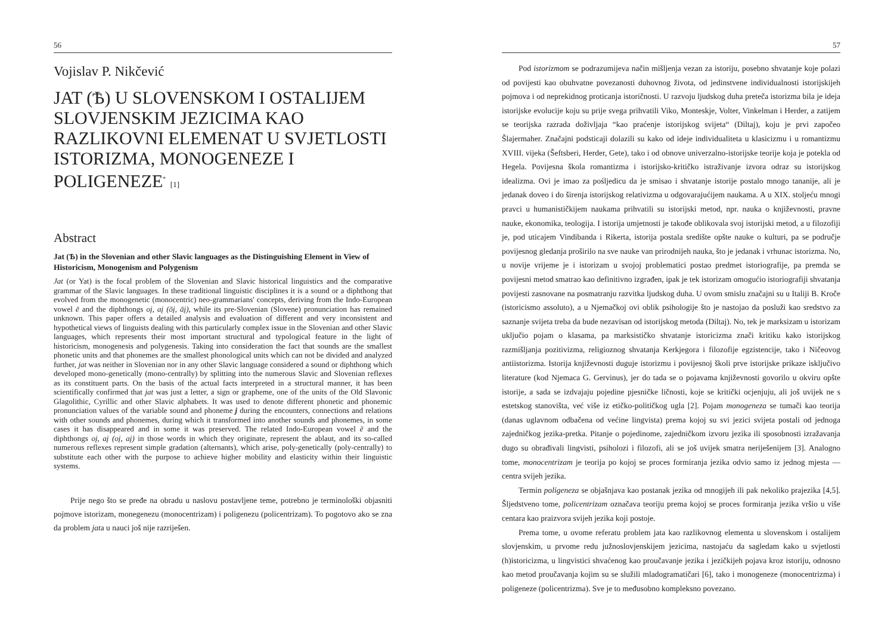56
Vojislav P. Nikčević
JAT (Ѣ) U SLOVENSKOM I OSTALIJEM SLOVJENSKIM JEZICIMA KAO RAZLIKOVNI ELEMENAT U SVJETLOSTI ISTORIZMA, MONOGENEZE I POLIGENEZE<sup>*</sup> [1]
Abstract
Jat (Ѣ) in the Slovenian and other Slavic languages as the Distinguishing Element in View of Historicism, Monogenism and Polygenism
Jat (or Yat) is the focal problem of the Slovenian and Slavic historical linguistics and the comparative grammar of the Slavic languages. In these traditional linguistic disciplines it is a sound or a diphthong that evolved from the monogenetic (monocentric) neo-grammarians' concepts, deriving from the Indo-European vowel ē and the diphthongs oį, aį (ōį, āį), while its pre-Slovenian (Slovene) pronunciation has remained unknown. This paper offers a detailed analysis and evaluation of different and very inconsistent and hypothetical views of linguists dealing with this particularly complex issue in the Slovenian and other Slavic languages, which represents their most important structural and typological feature in the light of historicism, monogenesis and polygenesis. Taking into consideration the fact that sounds are the smallest phonetic units and that phonemes are the smallest phonological units which can not be divided and analyzed further, jat was neither in Slovenian nor in any other Slavic language considered a sound or diphthong which developed mono-genetically (mono-centrally) by splitting into the numerous Slavic and Slovenian reflexes as its constituent parts. On the basis of the actual facts interpreted in a structural manner, it has been scientifically confirmed that jat was just a letter, a sign or grapheme, one of the units of the Old Slavonic Glagolithic, Cyrillic and other Slavic alphabets. It was used to denote different phonetic and phonemic pronunciation values of the variable sound and phoneme j during the encounters, connections and relations with other sounds and phonemes, during which it transformed into another sounds and phonemes, in some cases it has disappeared and in some it was preserved. The related Indo-European vowel ē and the diphthongs oį, aį (oį, aį) in those words in which they originate, represent the ablaut, and its so-called numerous reflexes represent simple gradation (alternants), which arise, poly-genetically (poly-centrally) to substitute each other with the purpose to achieve higher mobility and elasticity within their linguistic systems.
Prije nego što se pređe na obradu u naslovu postavljene teme, potrebno je terminološki objasniti pojmove istorizam, monegenezu (monocentrizam) i poligenezu (policentrizam). To pogotovo ako se zna da problem jata u nauci još nije razriješen.
57
Pod istorizmom se podrazumijeva način mišljenja vezan za istoriju, posebno shvatanje koje polazi od povijesti kao obuhvatne povezanosti duhovnog života, od jedinstvene individualnosti istorijskijeh pojmova i od neprekidnog proticanja istoričnosti. U razvoju ljudskog duha preteča istorizma bila je ideja istorijske evolucije koju su prije svega prihvatili Viko, Monteskje, Volter, Vinkelman i Herder, a zatijem se teorijska razrada doživljaja “kao praćenje istorijskog svijeta“ (Diltaj), koju je prvi započeo Šlajermaher. Značajni podsticaji dolazili su kako od ideje individualiteta u klasicizmu i u romantizmu XVIII. vijeka (Šeftsberi, Herder, Gete), tako i od obnove univerzalno-istorijske teorije koja je potekla od Hegela. Povijesna škola romantizma i istorijsko-kritičko istraživanje izvora odraz su istorijskog idealizma. Ovi je imao za pośljedicu da je smisao i shvatanje istorije postalo mnogo tananije, ali je jedanak doveo i do širenja istorijskog relativizma u odgovarajućijem naukama. A u XIX. stoljeću mnogi pravci u humanističkijem naukama prihvatili su istorijski metod, npr. nauka o književnosti, pravne nauke, ekonomika, teologija. I istorija umjetnosti je takođe oblikovala svoj istorijski metod, a u filozofiji je, pod uticajem Vindibanda i Rikerta, istorija postala središte opšte nauke o kulturi, pa se područje povijesnog gledanja proširilo na sve nauke van prirodnijeh nauka, što je jedanak i vrhunac istorizma. No, u novije vrijeme je i istorizam u svojoj problematici postao predmet istoriografije, pa premda se povijesni metod smatrao kao definitivno izgrađen, ipak je tek istorizam omogućio istoriografiji shvatanja povijesti zasnovane na posmatranju razvitka ljudskog duha. U ovom smislu značajni su u Italiji B. Kroče (istoricismo assoluto), a u Njemačkoj ovi oblik psihologije što je nastojao da posluži kao sredstvo za saznanje svijeta treba da bude nezavisan od istorijskog metoda (Diltaj). No, tek je marksizam u istorizam uključio pojam o klasama, pa marksističko shvatanje istoricizma znači kritiku kako istorijskog razmišljanja pozitivizma, religioznog shvatanja Kerkjegora i filozofije egzistencije, tako i Ničeovog antiistorizma. Istorija književnosti duguje istorizmu i povijesnoj školi prve istorijske prikaze isključivo literature (kod Njemaca G. Gervinus), jer do tada se o pojavama književnosti govorilo u okviru opšte istorije, a sada se izdvajaju pojedine pjesničke ličnosti, koje se kritički ocjenjuju, ali još uvijek ne s estetskog stanovišta, već više iz etičko-političkog ugla [2]. Pojam monogeneza se tumači kao teorija (danas uglavnom odbačena od većine lingvista) prema kojoj su svi jezici svijeta postali od jednoga zajedničkog jezika-pretka. Pitanje o pojedinome, zajedničkom izvoru jezika ili sposobnosti izražavanja dugo su obrađivali lingvisti, psiholozi i filozofi, ali se još uvijek smatra neriješenijem [3]. Analogno tome, monocentrizam je teorija po kojoj se proces formiranja jezika odvio samo iz jednog mjesta — centra svijeh jezika.
Termin poligeneza se objašnjava kao postanak jezika od mnogijeh ili pak nekoliko prajezika [4,5]. Šljedstveno tome, policentrizam označava teoriju prema kojoj se proces formiranja jezika vršio u više centara kao praizvora svijeh jezika koji postoje.
Prema tome, u ovome referatu problem jata kao razlikovnog elementa u slovenskom i ostalijem slovjenskim, u prvome redu južnoslovjenskijem jezicima, nastojaću da sagledam kako u svjetlosti (h)istoricizma, u lingvistici shvaćenog kao proučavanje jezika i jezičkijeh pojava kroz istoriju, odnosno kao metod proučavanja kojim su se služili mladogramatičari [6], tako i monogeneze (monocentrizma) i poligeneze (policentrizma). Sve je to međusobno kompleksno povezano.